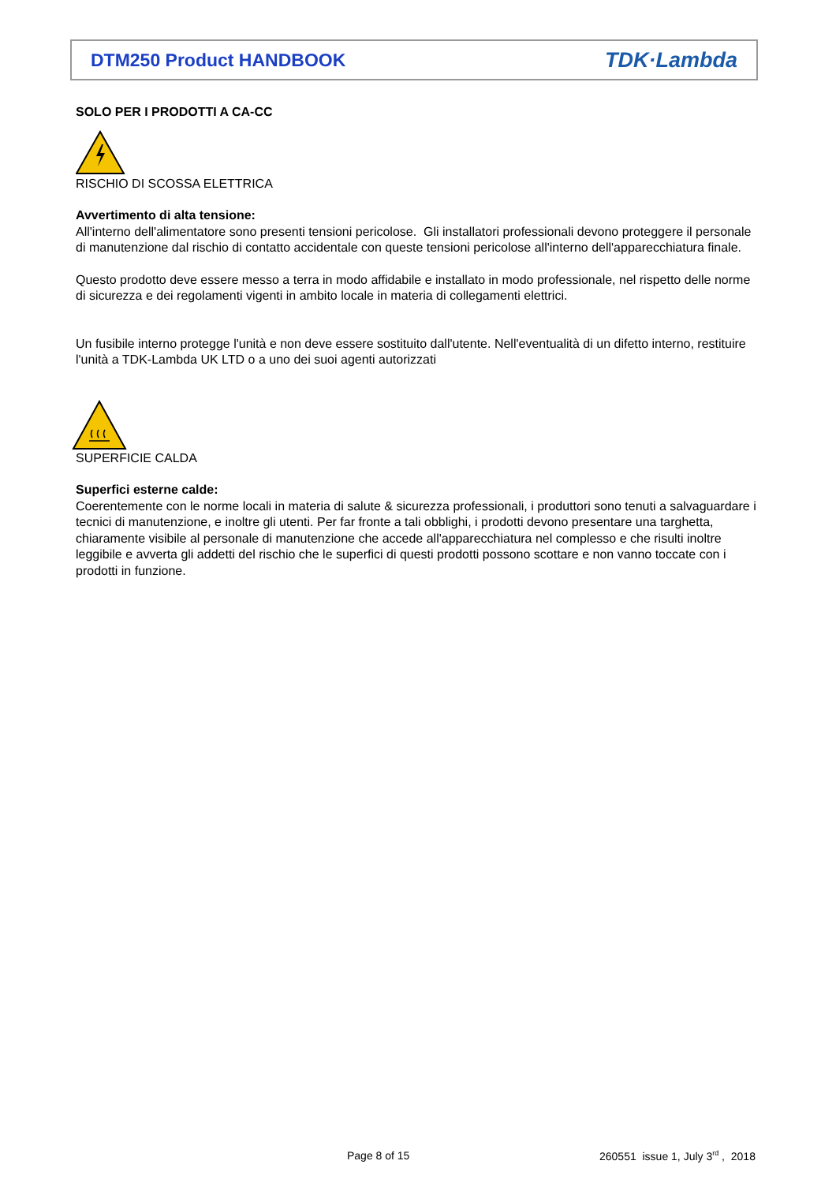DTM250 Product HANDBOOK TDK·Lambda
SOLO PER I PRODOTTI A CA-CC
RISCHIO DI SCOSSA ELETTRICA
Avvertimento di alta tensione:
All'interno dell'alimentatore sono presenti tensioni pericolose. Gli installatori professionali devono proteggere il personale di manutenzione dal rischio di contatto accidentale con queste tensioni pericolose all'interno dell'apparecchiatura finale.
Questo prodotto deve essere messo a terra in modo affidabile e installato in modo professionale, nel rispetto delle norme di sicurezza e dei regolamenti vigenti in ambito locale in materia di collegamenti elettrici.
Un fusibile interno protegge l'unità e non deve essere sostituito dall'utente. Nell'eventualità di un difetto interno, restituire l'unità a TDK-Lambda UK LTD o a uno dei suoi agenti autorizzati
SUPERFICIE CALDA
Superfici esterne calde:
Coerentemente con le norme locali in materia di salute & sicurezza professionali, i produttori sono tenuti a salvaguardare i tecnici di manutenzione, e inoltre gli utenti. Per far fronte a tali obblighi, i prodotti devono presentare una targhetta, chiaramente visibile al personale di manutenzione che accede all'apparecchiatura nel complesso e che risulti inoltre leggibile e avverta gli addetti del rischio che le superfici di questi prodotti possono scottare e non vanno toccate con i prodotti in funzione.
Page 8 of 15
260551 issue 1, July 3<sup>rd</sup> , 2018